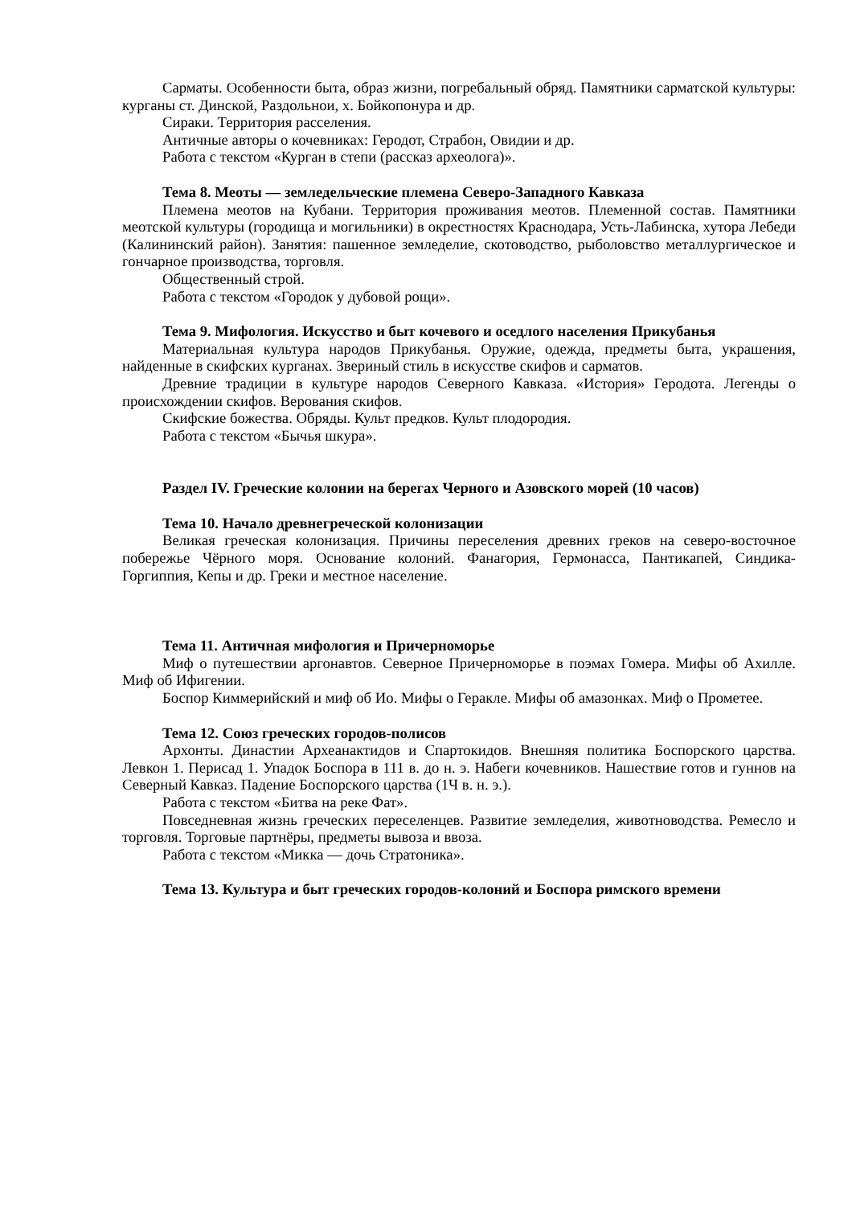Сарматы. Особенности быта, образ жизни, погребальный обряд. Памятники сарматской культуры: курганы ст. Динской, Раздольнои, х. Бойкопонура и др.
Сираки. Территория расселения.
Античные авторы о кочевниках: Геродот, Страбон, Овидии и др.
Работа с текстом «Курган в степи (рассказ археолога)».
Тема 8. Меоты — земледельческие племена Северо-Западного Кавказа
Племена меотов на Кубани. Территория проживания меотов. Племенной состав. Памятники меотской культуры (городища и могильники) в окрестностях Краснодара, Усть-Лабинска, хутора Лебеди (Калининский район). Занятия: пашенное земледелие, скотоводство, рыболовство металлургическое и гончарное производства, торговля.
Общественный строй.
Работа с текстом «Городок у дубовой рощи».
Тема 9. Мифология. Искусство и быт кочевого и оседлого населения Прикубанья
Материальная культура народов Прикубанья. Оружие, одежда, предметы быта, украшения, найденные в скифских курганах. Звериный стиль в искусстве скифов и сарматов.
Древние традиции в культуре народов Северного Кавказа. «История» Геродота. Легенды о происхождении скифов. Верования скифов.
Скифские божества. Обряды. Культ предков. Культ плодородия.
Работа с текстом «Бычья шкура».
Раздел IV. Греческие колонии на берегах Черного и Азовского морей (10 часов)
Тема 10. Начало древнегреческой колонизации
Великая греческая колонизация. Причины переселения древних греков на северо-восточное побережье Чёрного моря. Основание колоний. Фанагория, Гермонасса, Пантикапей, Синдика-Горгиппия, Кепы и др. Греки и местное население.
Тема 11. Античная мифология и Причерноморье
Миф о путешествии аргонавтов. Северное Причерноморье в поэмах Гомера. Мифы об Ахилле. Миф об Ифигении.
Боспор Киммерийский и миф об Ио. Мифы о Геракле. Мифы об амазонках. Миф о Прометее.
Тема 12. Союз греческих городов-полисов
Архонты. Династии Археанактидов и Спартокидов. Внешняя политика Боспорского царства. Левкон 1. Перисад 1. Упадок Боспора в 111 в. до н. э. Набеги кочевников. Нашествие готов и гуннов на Северный Кавказ. Падение Боспорского царства (1Ч в. н. э.).
Работа с текстом «Битва на реке Фат».
Повседневная жизнь греческих переселенцев. Развитие земледелия, животноводства. Ремесло и торговля. Торговые партнёры, предметы вывоза и ввоза.
Работа с текстом «Микка — дочь Стратоника».
Тема 13. Культура и быт греческих городов-колоний и Боспора римского времени